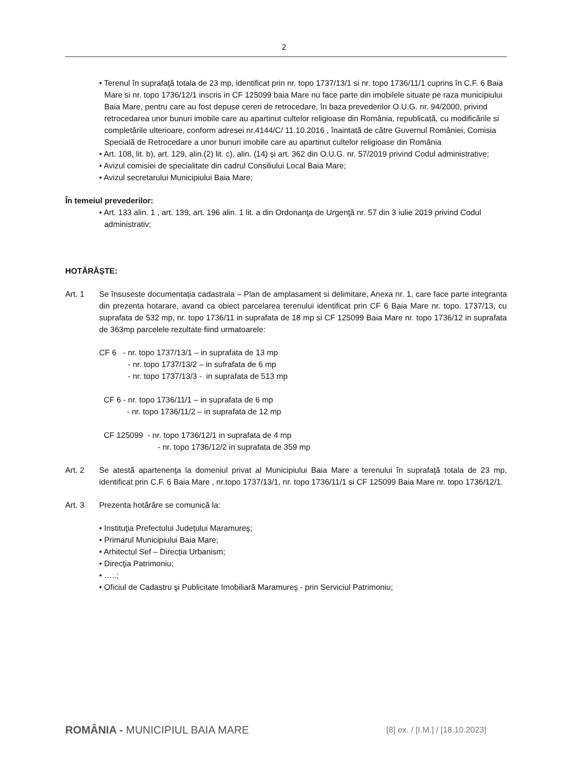2
• Terenul în suprafaţă totala de 23 mp, identificat prin nr. topo 1737/13/1 si nr. topo 1736/11/1 cuprins în C.F. 6 Baia Mare si nr. topo 1736/12/1 inscris in CF 125099 baia Mare nu face parte din imobilele situate pe raza municipiului Baia Mare, pentru care au fost depuse cereri de retrocedare, în baza prevederilor O.U.G. nr. 94/2000, privind retrocedarea unor bunuri imobile care au apartinut cultelor religioase din România, republicată, cu modificările si completările ulterioare, conform adresei nr.4144/C/ 11.10.2016 , înaintată de către Guvernul României, Comisia Specială de Retrocedare a unor bunuri imobile care au apartinut cultelor religioase din România
• Art. 108, lit. b), art. 129, alin.(2) lit. c), alin. (14) și art. 362 din O.U.G. nr. 57/2019 privind Codul administrative;
• Avizul comisiei de specialitate din cadrul Consiliului Local Baia Mare;
• Avizul secretarului Municipiului Baia Mare;
În temeiul prevederilor:
• Art. 133 alin. 1 , art. 139, art. 196 alin. 1 lit. a din Ordonanţa de Urgenţă nr. 57 din 3 iulie 2019 privind Codul administrativ;
HOTĂRĂŞTE:
Art. 1 Se însuseste documentația cadastrala – Plan de amplasament si delimitare, Anexa nr. 1, care face parte integranta din prezenta hotarare, avand ca obiect parcelarea terenului identificat prin CF 6 Baia Mare nr. topo. 1737/13, cu suprafata de 532 mp, nr. topo 1736/11 in suprafata de 18 mp si CF 125099 Baia Mare nr. topo 1736/12 in suprafata de 363mp parcelele rezultate fiind urmatoarele:
CF 6 - nr. topo 1737/13/1 – in suprafata de 13 mp
- nr. topo 1737/13/2 – in sufrafata de 6 mp
- nr. topo 1737/13/3 - in suprafata de 513 mp
CF 6 - nr. topo 1736/11/1 – in suprafata de 6 mp
- nr. topo 1736/11/2 – in suprafata de 12 mp
CF 125099 - nr. topo 1736/12/1 in suprafata de 4 mp
- nr. topo 1736/12/2 in suprafata de 359 mp
Art. 2 Se atestă apartenenţa la domeniul privat al Municipiului Baia Mare a terenului în suprafaţă totala de 23 mp, identificat prin C.F. 6 Baia Mare , nr.topo 1737/13/1, nr. topo 1736/11/1 si CF 125099 Baia Mare nr. topo 1736/12/1.
Art. 3 Prezenta hotărâre se comunică la:
• Instituţia Prefectului Judeţului Maramureş;
• Primarul Municipiului Baia Mare;
• Arhitectul Sef – Direcția Urbanism;
• Direcţia Patrimoniu;
• …..;
• Oficiul de Cadastru şi Publicitate Imobiliară Maramureş - prin Serviciul Patrimoniu;
ROMÂNIA - MUNICIPIUL BAIA MARE [8] ex. / [I.M.] / [18.10.2023]